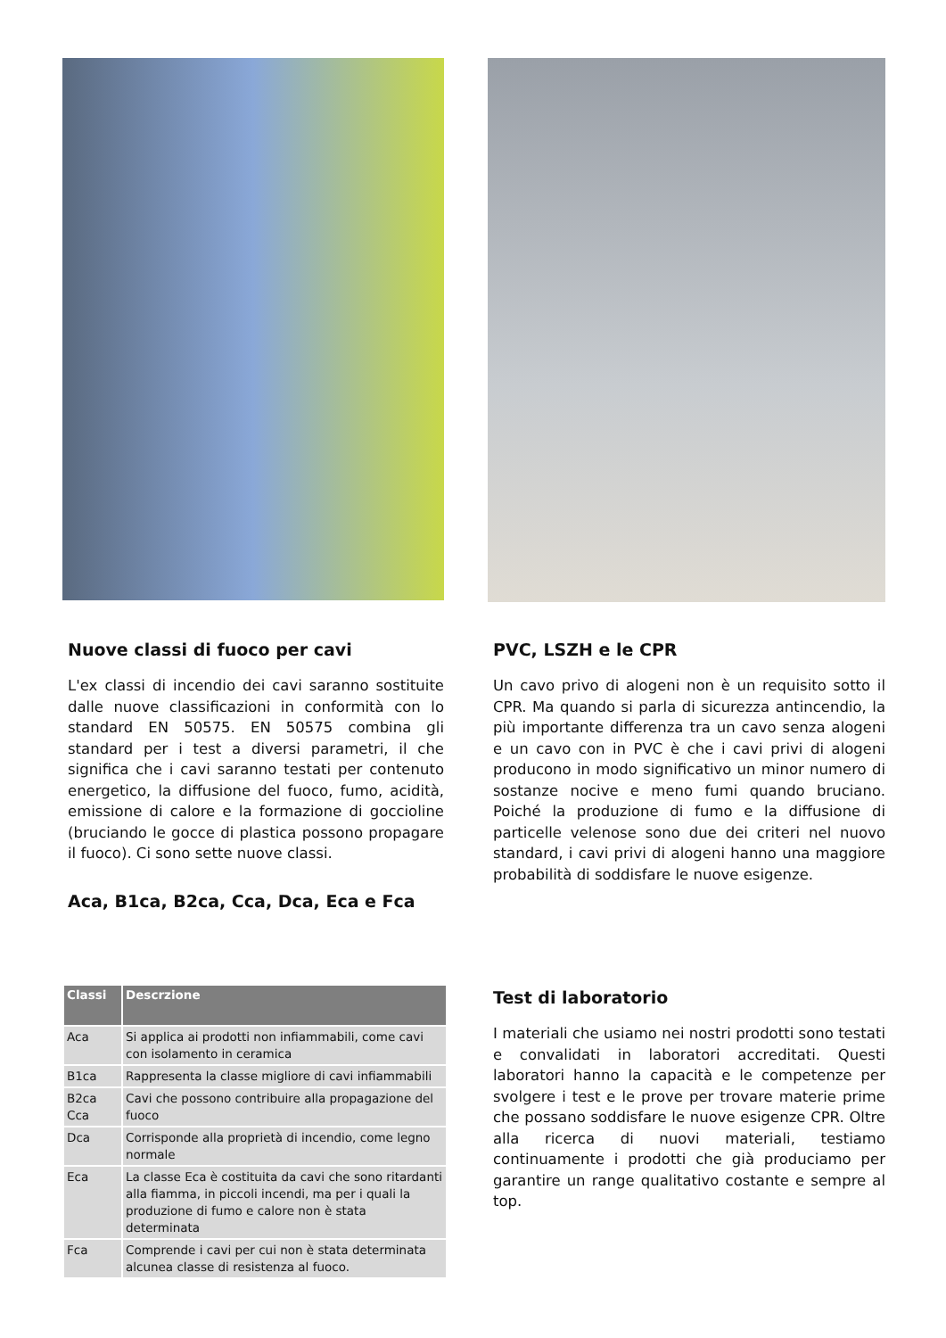Nuove classi di fuoco per cavi
L'ex classi di incendio dei cavi saranno sostituite dalle nuove classificazioni in conformità con lo standard EN 50575. EN 50575 combina gli standard per i test a diversi parametri, il che significa che i cavi saranno testati per contenuto energetico, la diffusione del fuoco, fumo, acidità, emissione di calore e la formazione di goccioline (bruciando le gocce di plastica possono propagare il fuoco). Ci sono sette nuove classi.
Aca, B1ca, B2ca, Cca, Dca, Eca e Fca
| Classi | Descrzione |
| --- | --- |
| Aca | Si applica ai prodotti non infiammabili, come cavi con isolamento in ceramica |
| B1ca | Rappresenta la classe migliore di cavi infiammabili |
| B2ca Cca | Cavi che possono contribuire alla propagazione del fuoco |
| Dca | Corrisponde alla proprietà di incendio, come legno normale |
| Eca | La classe Eca è costituita da cavi che sono ritardanti alla fiamma, in piccoli incendi, ma per i quali la produzione di fumo e calore non è stata determinata |
| Fca | Comprende i cavi per cui non è stata determinata alcunea classe di resistenza al fuoco. |
PVC, LSZH e le CPR
Un cavo privo di alogeni non è un requisito sotto il CPR. Ma quando si parla di sicurezza antincendio, la più importante differenza tra un cavo senza alogeni e un cavo con in PVC è che i cavi privi di alogeni producono in modo significativo un minor numero di sostanze nocive e meno fumi quando bruciano. Poiché la produzione di fumo e la diffusione di particelle velenose sono due dei criteri nel nuovo standard, i cavi privi di alogeni hanno una maggiore probabilità di soddisfare le nuove esigenze.
Test di laboratorio
I materiali che usiamo nei nostri prodotti sono testati e convalidati in laboratori accreditati. Questi laboratori hanno la capacità e le competenze per svolgere i test e le prove per trovare materie prime che possano soddisfare le nuove esigenze CPR. Oltre alla ricerca di nuovi materiali, testiamo continuamente i prodotti che già produciamo per garantire un range qualitativo costante e sempre al top.